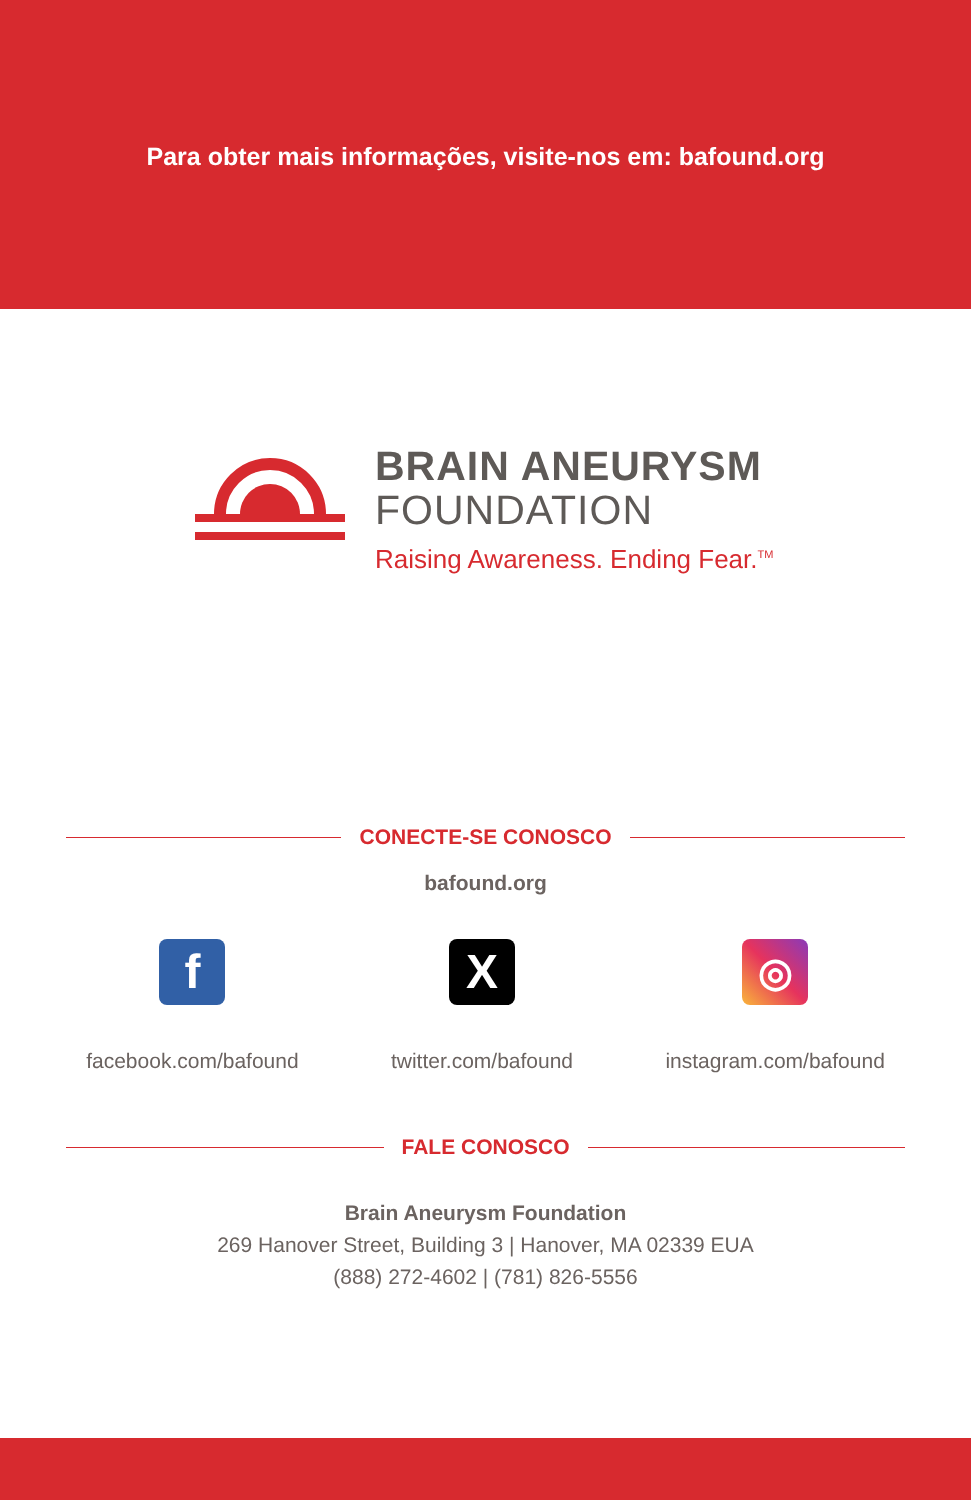Para obter mais informações, visite-nos em: bafound.org
BRAIN ANEURYSM
FOUNDATION
Raising Awareness. Ending Fear.<sup>TM</sup>
CONECTE-SE CONOSCO
bafound.org
f
facebook.com/bafound
X
twitter.com/bafound
◎
instagram.com/bafound
FALE CONOSCO
Brain Aneurysm Foundation
269 Hanover Street, Building 3 | Hanover, MA 02339 EUA
(888) 272-4602 | (781) 826-5556